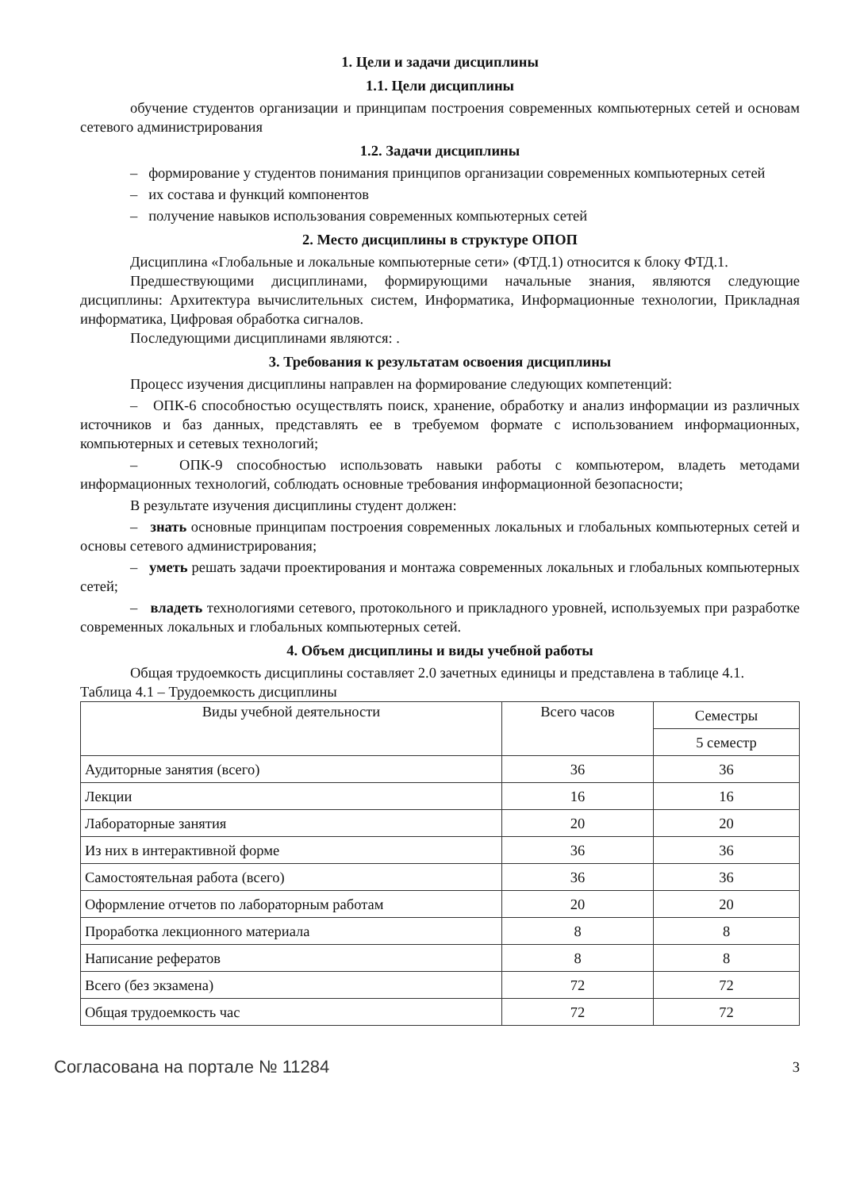1. Цели и задачи дисциплины
1.1. Цели дисциплины
обучение студентов организации и принципам построения современных компьютерных сетей и основам сетевого администрирования
1.2. Задачи дисциплины
– формирование у студентов понимания принципов организации современных компьютерных сетей
– их состава и функций компонентов
– получение навыков использования современных компьютерных сетей
2. Место дисциплины в структуре ОПОП
Дисциплина «Глобальные и локальные компьютерные сети» (ФТД.1) относится к блоку ФТД.1.
Предшествующими дисциплинами, формирующими начальные знания, являются следующие дисциплины: Архитектура вычислительных систем, Информатика, Информационные технологии, Прикладная информатика, Цифровая обработка сигналов.
Последующими дисциплинами являются: .
3. Требования к результатам освоения дисциплины
Процесс изучения дисциплины направлен на формирование следующих компетенций:
– ОПК-6 способностью осуществлять поиск, хранение, обработку и анализ информации из различных источников и баз данных, представлять ее в требуемом формате с использованием информационных, компьютерных и сетевых технологий;
– ОПК-9 способностью использовать навыки работы с компьютером, владеть методами информационных технологий, соблюдать основные требования информационной безопасности;
В результате изучения дисциплины студент должен:
– знать основные принципам построения современных локальных и глобальных компьютерных сетей и основы сетевого администрирования;
– уметь решать задачи проектирования и монтажа современных локальных и глобальных компьютерных сетей;
– владеть технологиями сетевого, протокольного и прикладного уровней, используемых при разработке современных локальных и глобальных компьютерных сетей.
4. Объем дисциплины и виды учебной работы
Общая трудоемкость дисциплины составляет 2.0 зачетных единицы и представлена в таблице 4.1.
Таблица 4.1 – Трудоемкость дисциплины
| Виды учебной деятельности | Всего часов | Семестры |
| | | 5 семестр |
| Аудиторные занятия (всего) | 36 | 36 |
| Лекции | 16 | 16 |
| Лабораторные занятия | 20 | 20 |
| Из них в интерактивной форме | 36 | 36 |
| Самостоятельная работа (всего) | 36 | 36 |
| Оформление отчетов по лабораторным работам | 20 | 20 |
| Проработка лекционного материала | 8 | 8 |
| Написание рефератов | 8 | 8 |
| Всего (без экзамена) | 72 | 72 |
| Общая трудоемкость час | 72 | 72 |
Согласована на портале № 11284 3